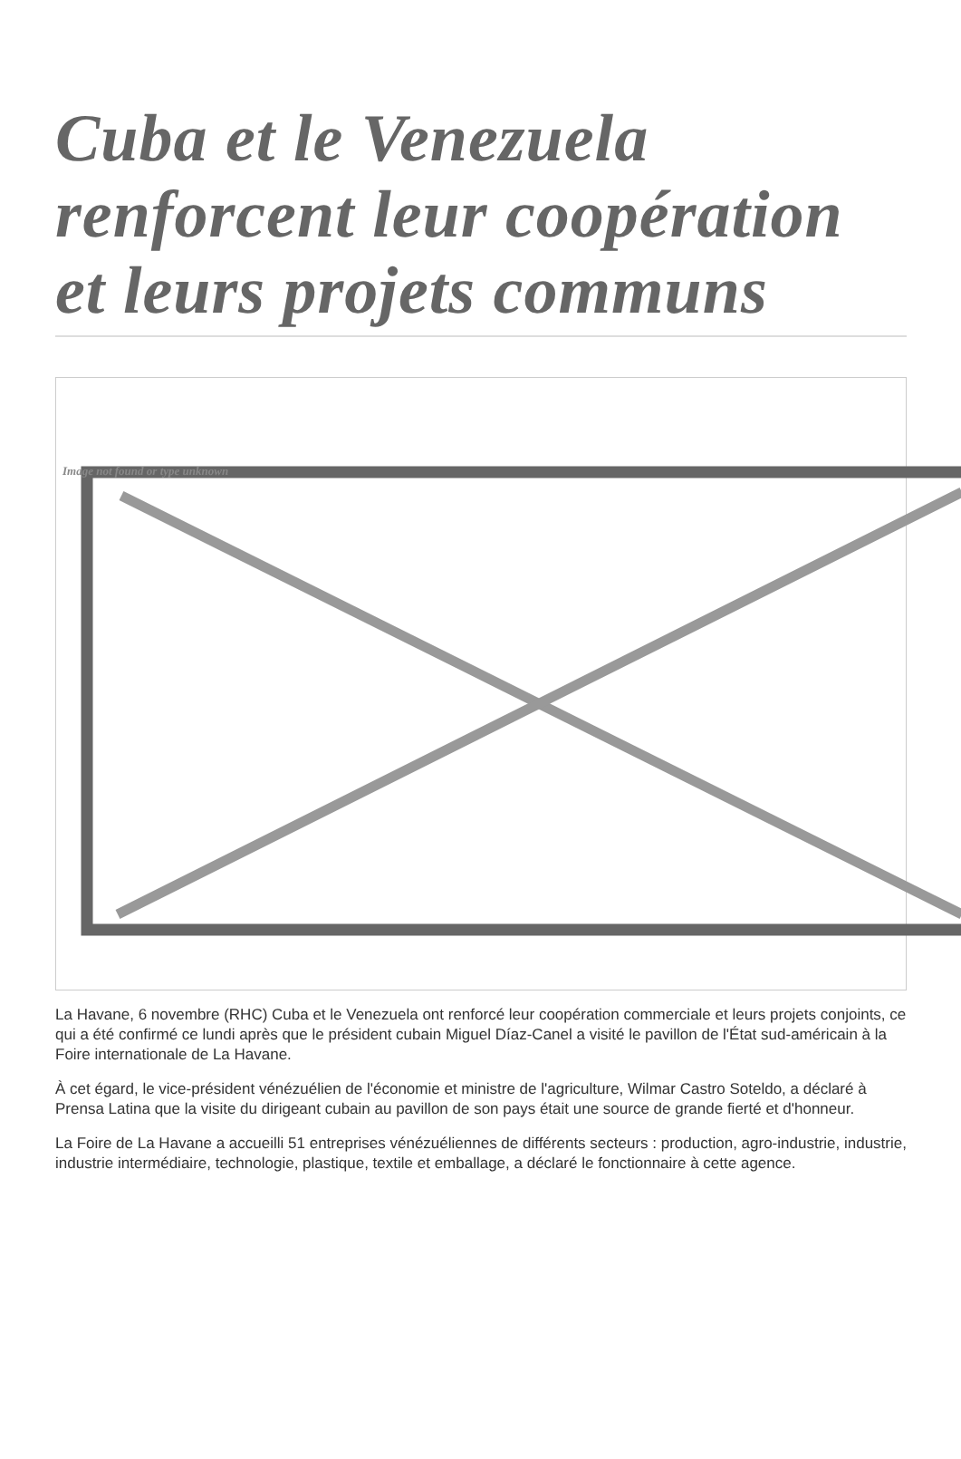Cuba et le Venezuela renforcent leur coopération et leurs projets communs
Image not found or type unknown
La Havane, 6 novembre (RHC) Cuba et le Venezuela ont renforcé leur coopération commerciale et leurs projets conjoints, ce qui a été confirmé ce lundi après que le président cubain Miguel Díaz-Canel a visité le pavillon de l'État sud-américain à la Foire internationale de La Havane.
À cet égard, le vice-président vénézuélien de l'économie et ministre de l'agriculture, Wilmar Castro Soteldo, a déclaré à Prensa Latina que la visite du dirigeant cubain au pavillon de son pays était une source de grande fierté et d'honneur.
La Foire de La Havane a accueilli 51 entreprises vénézuéliennes de différents secteurs : production, agro-industrie, industrie, industrie intermédiaire, technologie, plastique, textile et emballage, a déclaré le fonctionnaire à cette agence.